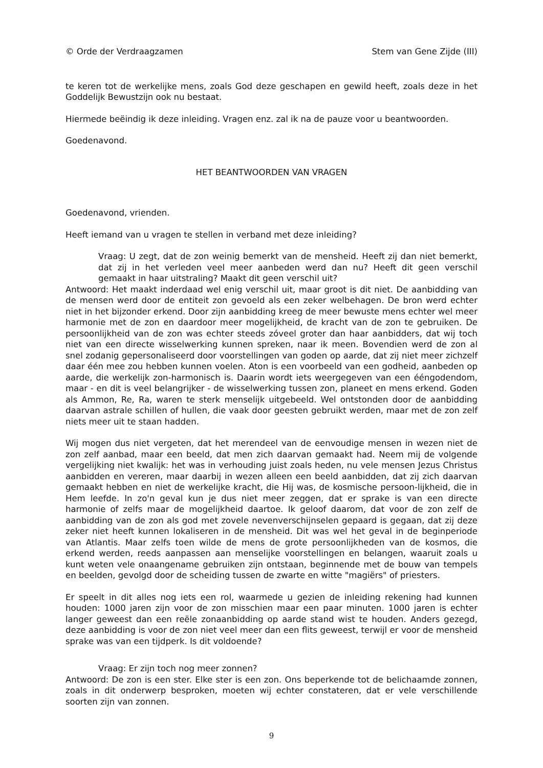© Orde der Verdraagzamen Stem van Gene Zijde (III)
te keren tot de werkelijke mens, zoals God deze geschapen en gewild heeft, zoals deze in het Goddelijk Bewustzijn ook nu bestaat.
Hiermede beëindig ik deze inleiding. Vragen enz. zal ik na de pauze voor u beantwoorden.
Goedenavond.
HET BEANTWOORDEN VAN VRAGEN
Goedenavond, vrienden.
Heeft iemand van u vragen te stellen in verband met deze inleiding?
Vraag: U zegt, dat de zon weinig bemerkt van de mensheid. Heeft zij dan niet bemerkt, dat zij in het verleden veel meer aanbeden werd dan nu? Heeft dit geen verschil gemaakt in haar uitstraling? Maakt dit geen verschil uit?
Antwoord: Het maakt inderdaad wel enig verschil uit, maar groot is dit niet. De aanbidding van de mensen werd door de entiteit zon gevoeld als een zeker welbehagen. De bron werd echter niet in het bijzonder erkend. Door zijn aanbidding kreeg de meer bewuste mens echter wel meer harmonie met de zon en daardoor meer mogelijkheid, de kracht van de zon te gebruiken. De persoonlijkheid van de zon was echter steeds zóveel groter dan haar aanbidders, dat wij toch niet van een directe wisselwerking kunnen spreken, naar ik meen. Bovendien werd de zon al snel zodanig gepersonaliseerd door voorstellingen van goden op aarde, dat zij niet meer zichzelf daar één mee zou hebben kunnen voelen. Aton is een voorbeeld van een godheid, aanbeden op aarde, die werkelijk zon-harmonisch is. Daarin wordt iets weergegeven van een ééngodendom, maar - en dit is veel belangrijker - de wisselwerking tussen zon, planeet en mens erkend. Goden als Ammon, Re, Ra, waren te sterk menselijk uitgebeeld. Wel ontstonden door de aanbidding daarvan astrale schillen of hullen, die vaak door geesten gebruikt werden, maar met de zon zelf niets meer uit te staan hadden.
Wij mogen dus niet vergeten, dat het merendeel van de eenvoudige mensen in wezen niet de zon zelf aanbad, maar een beeld, dat men zich daarvan gemaakt had. Neem mij de volgende vergelijking niet kwalijk: het was in verhouding juist zoals heden, nu vele mensen Jezus Christus aanbidden en vereren, maar daarbij in wezen alleen een beeld aanbidden, dat zij zich daarvan gemaakt hebben en niet de werkelijke kracht, die Hij was, de kosmische persoon-lijkheid, die in Hem leefde. In zo'n geval kun je dus niet meer zeggen, dat er sprake is van een directe harmonie of zelfs maar de mogelijkheid daartoe. Ik geloof daarom, dat voor de zon zelf de aanbidding van de zon als god met zovele nevenverschijnselen gepaard is gegaan, dat zij deze zeker niet heeft kunnen lokaliseren in de mensheid. Dit was wel het geval in de beginperiode van Atlantis. Maar zelfs toen wilde de mens de grote persoonlijkheden van de kosmos, die erkend werden, reeds aanpassen aan menselijke voorstellingen en belangen, waaruit zoals u kunt weten vele onaangename gebruiken zijn ontstaan, beginnende met de bouw van tempels en beelden, gevolgd door de scheiding tussen de zwarte en witte "magiërs" of priesters.
Er speelt in dit alles nog iets een rol, waarmede u gezien de inleiding rekening had kunnen houden: 1000 jaren zijn voor de zon misschien maar een paar minuten. 1000 jaren is echter langer geweest dan een reële zonaanbidding op aarde stand wist te houden. Anders gezegd, deze aanbidding is voor de zon niet veel meer dan een flits geweest, terwijl er voor de mensheid sprake was van een tijdperk. Is dit voldoende?
Vraag: Er zijn toch nog meer zonnen?
Antwoord: De zon is een ster. Elke ster is een zon. Ons beperkende tot de belichaamde zonnen, zoals in dit onderwerp besproken, moeten wij echter constateren, dat er vele verschillende soorten zijn van zonnen.
9